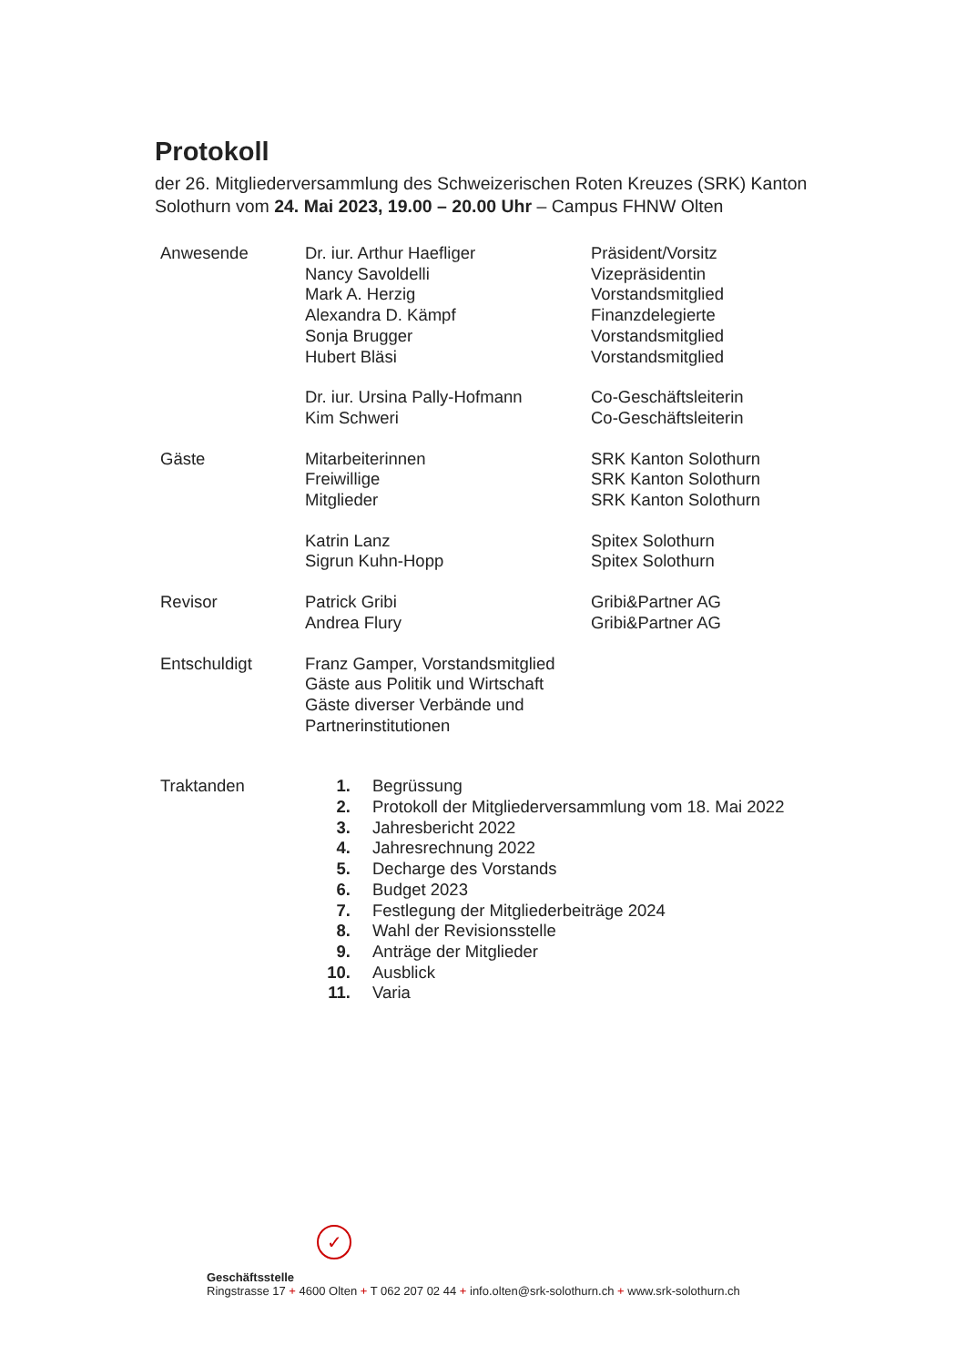Protokoll
der 26. Mitgliederversammlung des Schweizerischen Roten Kreuzes (SRK) Kanton Solothurn vom 24. Mai 2023, 19.00 – 20.00 Uhr – Campus FHNW Olten
| Anwesende | Dr. iur. Arthur Haefliger | Präsident/Vorsitz |
| | Nancy Savoldelli | Vizepräsidentin |
| | Mark A. Herzig | Vorstandsmitglied |
| | Alexandra D. Kämpf | Finanzdelegierte |
| | Sonja Brugger | Vorstandsmitglied |
| | Hubert Bläsi | Vorstandsmitglied |
| | Dr. iur. Ursina Pally-Hofmann | Co-Geschäftsleiterin |
| | Kim Schweri | Co-Geschäftsleiterin |
| Gäste | Mitarbeiterinnen | SRK Kanton Solothurn |
| | Freiwillige | SRK Kanton Solothurn |
| | Mitglieder | SRK Kanton Solothurn |
| | Katrin Lanz | Spitex Solothurn |
| | Sigrun Kuhn-Hopp | Spitex Solothurn |
| Revisor | Patrick Gribi | Gribi&Partner AG |
| | Andrea Flury | Gribi&Partner AG |
| Entschuldigt | Franz Gamper, Vorstandsmitglied Gäste aus Politik und Wirtschaft Gäste diverser Verbände und Partnerinstitutionen | |
| Traktanden | 1. | Begrüssung |
| | 2. | Protokoll der Mitgliederversammlung vom 18. Mai 2022 |
| | 3. | Jahresbericht 2022 |
| | 4. | Jahresrechnung 2022 |
| | 5. | Decharge des Vorstands |
| | 6. | Budget 2023 |
| | 7. | Festlegung der Mitgliederbeiträge 2024 |
| | 8. | Wahl der Revisionsstelle |
| | 9. | Anträge der Mitglieder |
| | 10. | Ausblick |
| | 11. | Varia |
✓
Geschäftsstelle
Ringstrasse 17 + 4600 Olten + T 062 207 02 44 + info.olten@srk-solothurn.ch + www.srk-solothurn.ch